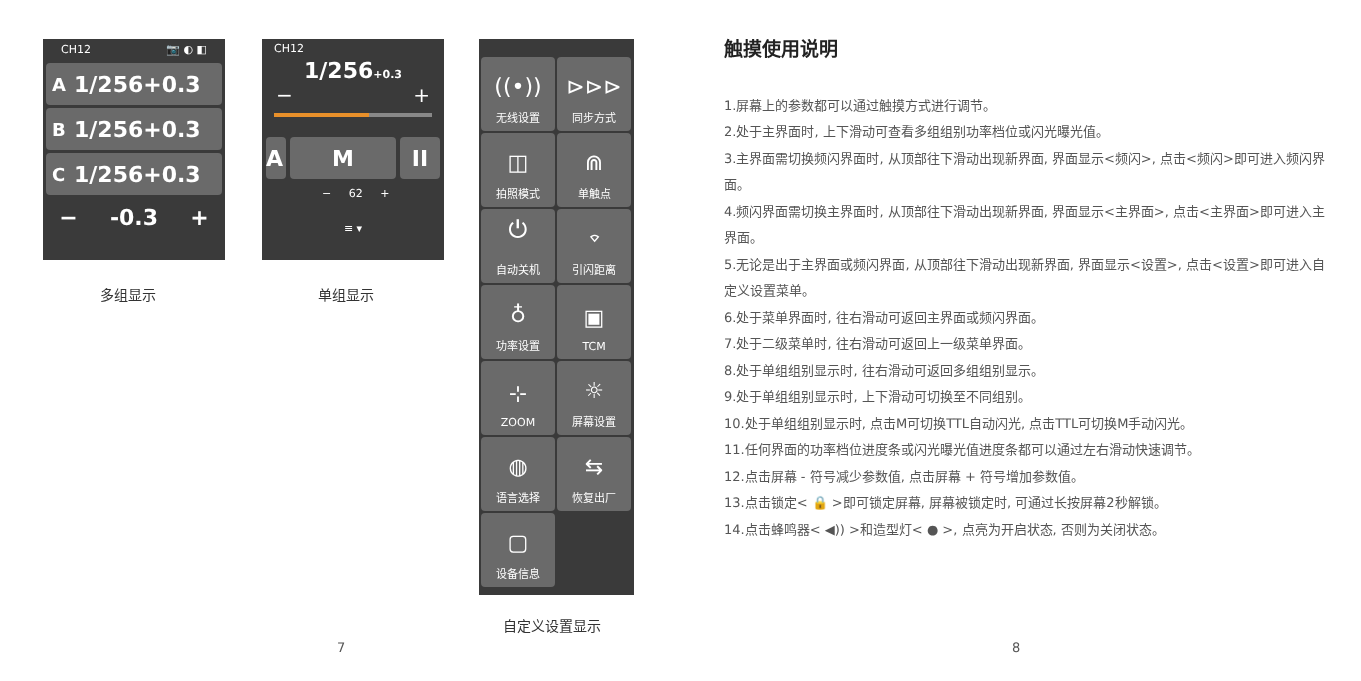CH12 📷 ◐ ◧
A 1/256+0.3
B 1/256+0.3
C 1/256+0.3
− -0.3 +
多组显示
CH12
1/256+0.3
− +
A M II
− 62 +
≡ ▾
单组显示
((•))
无线设置
⊳⊳⊳
同步方式
◫
拍照模式
⋒
单触点
⏻
自动关机
⌔
引闪距离
♁
功率设置
▣
TCM
⊹
ZOOM
☼
屏幕设置
◍
语言选择
⇆
恢复出厂
▢
设备信息
自定义设置显示
7
触摸使用说明
1.屏幕上的参数都可以通过触摸方式进行调节。
2.处于主界面时, 上下滑动可查看多组组别功率档位或闪光曝光值。
3.主界面需切换频闪界面时, 从顶部往下滑动出现新界面, 界面显示<频闪>, 点击<频闪>即可进入频闪界面。
4.频闪界面需切换主界面时, 从顶部往下滑动出现新界面, 界面显示<主界面>, 点击<主界面>即可进入主界面。
5.无论是出于主界面或频闪界面, 从顶部往下滑动出现新界面, 界面显示<设置>, 点击<设置>即可进入自定义设置菜单。
6.处于菜单界面时, 往右滑动可返回主界面或频闪界面。
7.处于二级菜单时, 往右滑动可返回上一级菜单界面。
8.处于单组组别显示时, 往右滑动可返回多组组别显示。
9.处于单组组别显示时, 上下滑动可切换至不同组别。
10.处于单组组别显示时, 点击M可切换TTL自动闪光, 点击TTL可切换M手动闪光。
11.任何界面的功率档位进度条或闪光曝光值进度条都可以通过左右滑动快速调节。
12.点击屏幕 - 符号减少参数值, 点击屏幕 + 符号增加参数值。
13.点击锁定< 🔒 >即可锁定屏幕, 屏幕被锁定时, 可通过长按屏幕2秒解锁。
14.点击蜂鸣器< ◀)) >和造型灯< ● >, 点亮为开启状态, 否则为关闭状态。
8